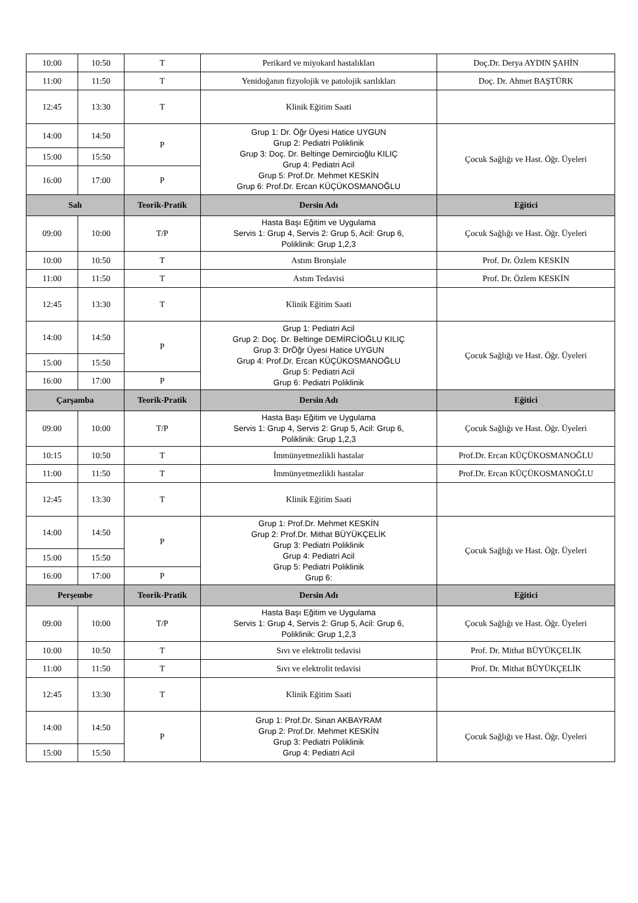| 10:00 | 10:50 | T | Perikard ve miyokard hastalıkları | Doç.Dr. Derya AYDIN ŞAHİN |
| 11:00 | 11:50 | T | Yenidoğanın fizyolojik ve patolojik sarılıkları | Doç. Dr. Ahmet BAŞTÜRK |
| 12:45 | 13:30 | T | Klinik Eğitim Saati | |
| 14:00 | 14:50 | P | Grup 1: Dr. Öğr Üyesi Hatice UYGUN Grup 2: Pediatri Poliklinik Grup 3: Doç. Dr. Beltinge Demircioğlu KILIÇ Grup 4: Pediatri Acil Grup 5: Prof.Dr. Mehmet KESKİN Grup 6: Prof.Dr. Ercan KÜÇÜKOSMANOĞLU | Çocuk Sağlığı ve Hast. Öğr. Üyeleri |
| 15:00 | 15:50 | | | |
| 16:00 | 17:00 | P | | |
| Salı | | Teorik-Pratik | Dersin Adı | Eğitici |
| 09:00 | 10:00 | T/P | Hasta Başı Eğitim ve Uygulama Servis 1: Grup 4, Servis 2: Grup 5, Acil: Grup 6, Poliklinik: Grup 1,2,3 | Çocuk Sağlığı ve Hast. Öğr. Üyeleri |
| 10:00 | 10:50 | T | Astım Bronşiale | Prof. Dr. Özlem KESKİN |
| 11:00 | 11:50 | T | Astım Tedavisi | Prof. Dr. Özlem KESKİN |
| 12:45 | 13:30 | T | Klinik Eğitim Saati | |
| 14:00 | 14:50 | P | Grup 1: Pediatri Acil Grup 2: Doç. Dr. Beltinge DEMİRCİOĞLU KILIÇ Grup 3: DrÖğr Üyesi Hatice UYGUN Grup 4: Prof.Dr. Ercan KÜÇÜKOSMANOĞLU Grup 5: Pediatri Acil Grup 6: Pediatri Poliklinik | Çocuk Sağlığı ve Hast. Öğr. Üyeleri |
| 15:00 | 15:50 | | | |
| 16:00 | 17:00 | P | | |
| Çarşamba | | Teorik-Pratik | Dersin Adı | Eğitici |
| 09:00 | 10:00 | T/P | Hasta Başı Eğitim ve Uygulama Servis 1: Grup 4, Servis 2: Grup 5, Acil: Grup 6, Poliklinik: Grup 1,2,3 | Çocuk Sağlığı ve Hast. Öğr. Üyeleri |
| 10:15 | 10:50 | T | İmmünyetmezlikli hastalar | Prof.Dr. Ercan KÜÇÜKOSMANOĞLU |
| 11:00 | 11:50 | T | İmmünyetmezlikli hastalar | Prof.Dr. Ercan KÜÇÜKOSMANOĞLU |
| 12:45 | 13:30 | T | Klinik Eğitim Saati | |
| 14:00 | 14:50 | P | Grup 1: Prof.Dr. Mehmet KESKİN Grup 2: Prof.Dr. Mithat BÜYÜKÇELİK Grup 3: Pediatri Poliklinik Grup 4: Pediatri Acil Grup 5: Pediatri Poliklinik Grup 6: | Çocuk Sağlığı ve Hast. Öğr. Üyeleri |
| 15:00 | 15:50 | | | |
| 16:00 | 17:00 | P | | |
| Perşembe | | Teorik-Pratik | Dersin Adı | Eğitici |
| 09:00 | 10:00 | T/P | Hasta Başı Eğitim ve Uygulama Servis 1: Grup 4, Servis 2: Grup 5, Acil: Grup 6, Poliklinik: Grup 1,2,3 | Çocuk Sağlığı ve Hast. Öğr. Üyeleri |
| 10:00 | 10:50 | T | Sıvı ve elektrolit tedavisi | Prof. Dr. Mithat BÜYÜKÇELİK |
| 11:00 | 11:50 | T | Sıvı ve elektrolit tedavisi | Prof. Dr. Mithat BÜYÜKÇELİK |
| 12:45 | 13:30 | T | Klinik Eğitim Saati | |
| 14:00 | 14:50 | P | Grup 1: Prof.Dr. Sinan AKBAYRAM Grup 2: Prof.Dr. Mehmet KESKİN Grup 3: Pediatri Poliklinik Grup 4: Pediatri Acil | Çocuk Sağlığı ve Hast. Öğr. Üyeleri |
| 15:00 | 15:50 | | | |